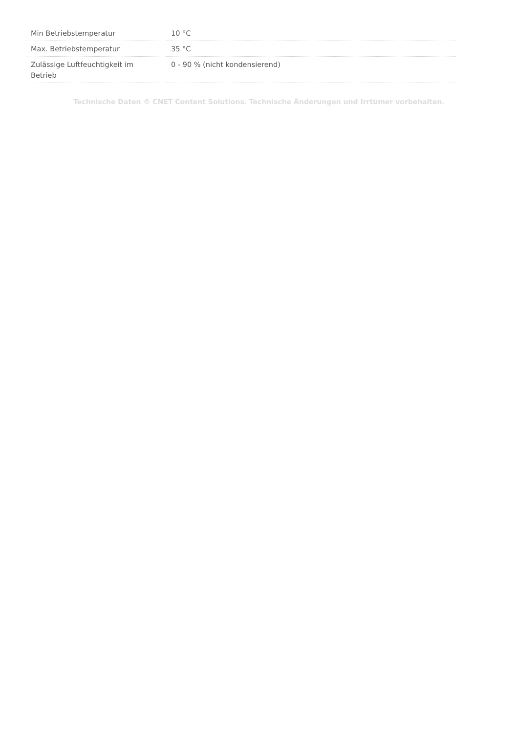| Min Betriebstemperatur | 10 °C |
| Max. Betriebstemperatur | 35 °C |
| Zulässige Luftfeuchtigkeit im Betrieb | 0 - 90 % (nicht kondensierend) |
Technische Daten © CNET Content Solutions. Technische Änderungen und Irrtümer vorbehalten.